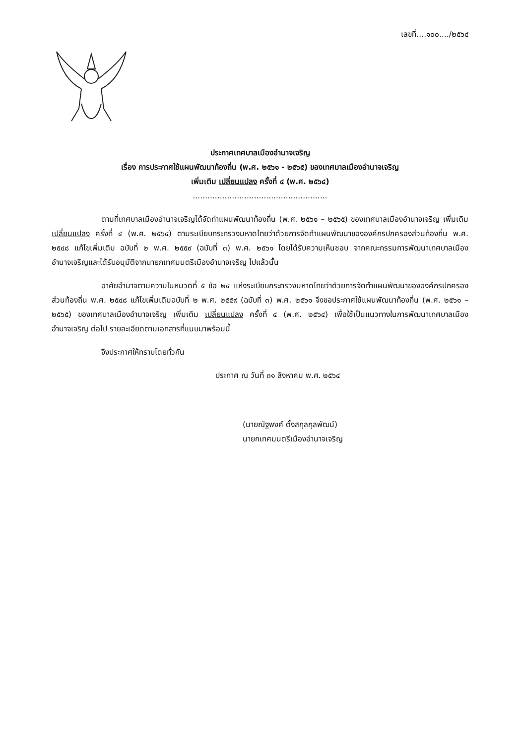เลขที่....๑๐๐..../๒๕๖๔
ประกาศเทศบาลเมืองอำนาจเจริญ
เรื่อง การประกาศใช้แผนพัฒนาท้องถิ่น (พ.ศ. ๒๕๖๑ - ๒๕๖๕) ของเทศบาลเมืองอำนาจเจริญ
เพิ่มเติม เปลี่ยนแปลง ครั้งที่ ๔ (พ.ศ. ๒๕๖๔)
.......................................................
ตามที่เทศบาลเมืองอำนาจเจริญได้จัดทำแผนพัฒนาท้องถิ่น (พ.ศ. ๒๕๖๑ – ๒๕๖๕) ของเทศบาลเมืองอำนาจเจริญ เพิ่มเติม เปลี่ยนแปลง ครั้งที่ ๔ (พ.ศ. ๒๕๖๔) ตามระเบียบกระทรวงมหาดไทยว่าด้วยการจัดทำแผนพัฒนาขององค์กรปกครองส่วนท้องถิ่น พ.ศ. ๒๕๔๘ แก้ไขเพิ่มเติม ฉบับที่ ๒ พ.ศ. ๒๕๕๙ (ฉบับที่ ๓) พ.ศ. ๒๕๖๑ โดยได้รับความเห็นชอบ จากคณะกรรมการพัฒนาเทศบาลเมืองอำนาจเจริญและได้รับอนุมัติจากนายกเทศมนตรีเมืองอำนาจเจริญ ไปแล้วนั้น
อาศัยอำนาจตามความในหมวดที่ ๕ ข้อ ๒๔ แห่งระเบียบกระทรวงมหาดไทยว่าด้วยการจัดทำแผนพัฒนาขององค์กรปกครองส่วนท้องถิ่น พ.ศ. ๒๕๔๘ แก้ไขเพิ่มเติมฉบับที่ ๒ พ.ศ. ๒๕๕๙ (ฉบับที่ ๓) พ.ศ. ๒๕๖๑ จึงขอประกาศใช้แผนพัฒนาท้องถิ่น (พ.ศ. ๒๕๖๑ – ๒๕๖๕) ของเทศบาลเมืองอำนาจเจริญ เพิ่มเติม เปลี่ยนแปลง ครั้งที่ ๔ (พ.ศ. ๒๕๖๔) เพื่อใช้เป็นแนวทางในการพัฒนาเทศบาลเมืองอำนาจเจริญ ต่อไป รายละเอียดตามเอกสารที่แนบมาพร้อมนี้
จึงประกาศให้ทราบโดยทั่วกัน
ประกาศ ณ วันที่ ๓๑ สิงหาคม พ.ศ. ๒๕๖๔
(นายณัฐพงศ์ ตั้งสกุลกุลพัฒน์)
นายกเทศมนตรีเมืองอำนาจเจริญ